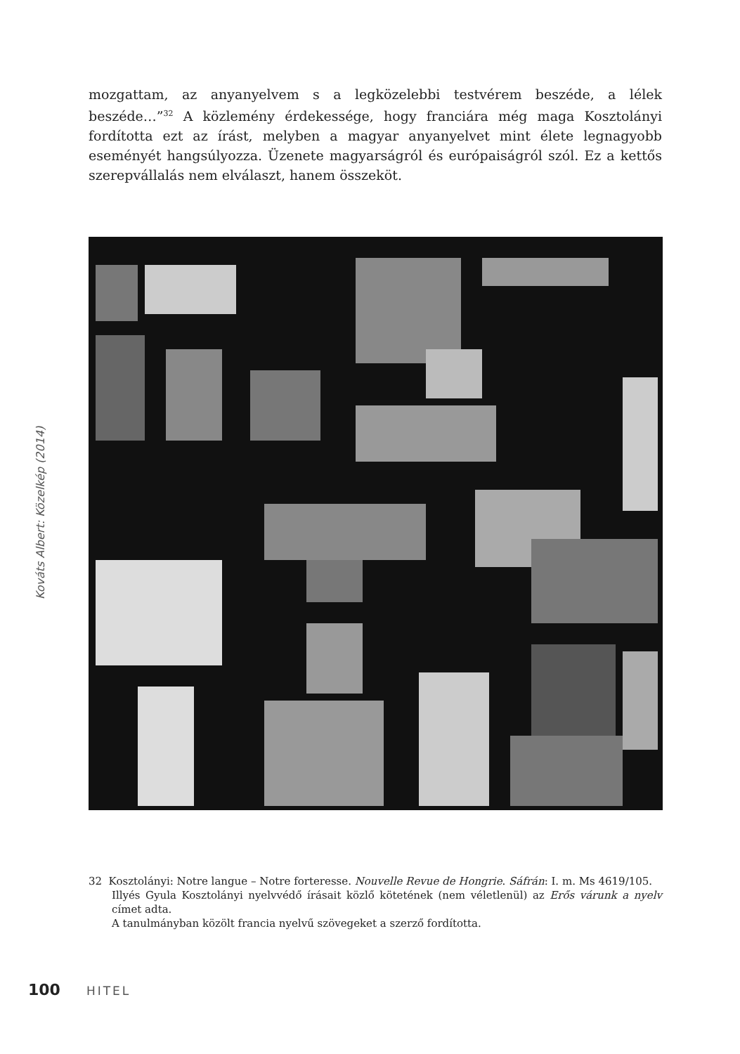mozgattam, az anyanyelvem s a legközelebbi testvérem beszéde, a lélek beszéde…”<sup>32</sup> A közlemény érdekessége, hogy franciára még maga Kosztolányi fordította ezt az írást, melyben a magyar anyanyelvet mint élete legnagyobb eseményét hangsúlyozza. Üzenete magyarságról és európaiságról szól. Ez a kettős szerepvállalás nem elválaszt, hanem összeköt.
Kováts Albert: Közelkép (2014)
32 Kosztolányi: Notre langue – Notre forteresse. Nouvelle Revue de Hongrie. Sáfrán: I. m. Ms 4619/105.
Illyés Gyula Kosztolányi nyelvvédő írásait közlő kötetének (nem véletlenül) az Erős várunk a nyelv címet adta.
A tanulmányban közölt francia nyelvű szövegeket a szerző fordította.
100 HITEL